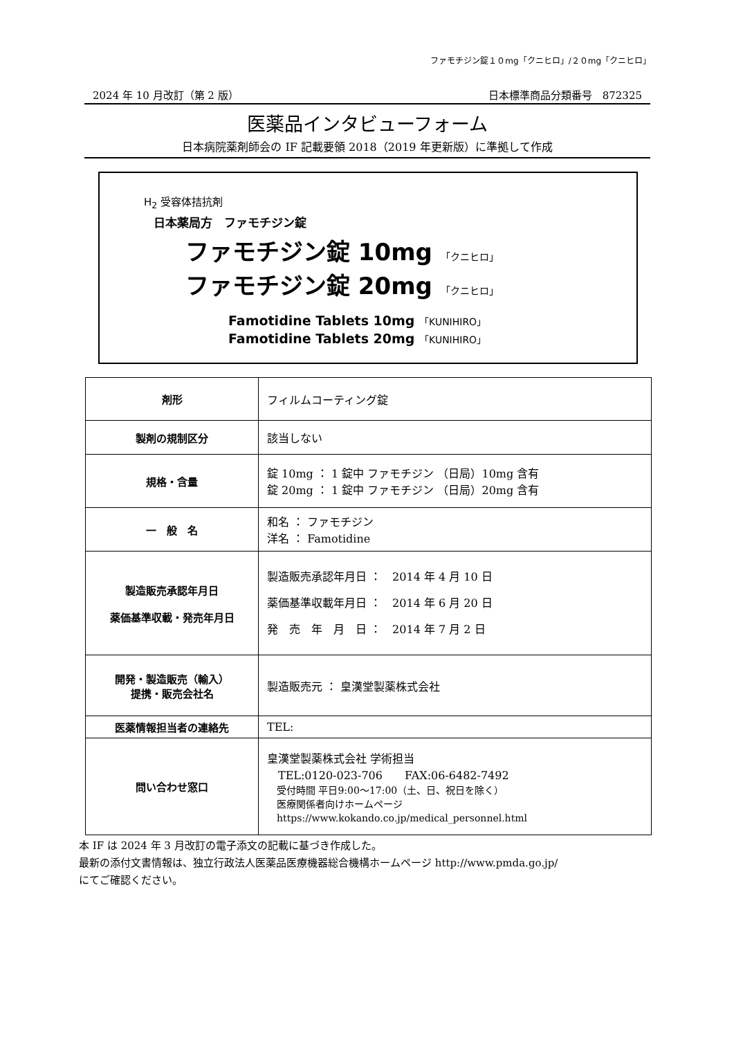ファモチジン錠１０mg「クニヒロ」/２０mg「クニヒロ」
2024 年 10 月改訂（第 2 版） 日本標準商品分類番号　872325
医薬品インタビューフォーム
日本病院薬剤師会の IF 記載要領 2018（2019 年更新版）に準拠して作成
H<sub>2</sub> 受容体拮抗剤
日本薬局方　ファモチジン錠
ファモチジン錠 10mg 「クニヒロ」
ファモチジン錠 20mg 「クニヒロ」
Famotidine Tablets 10mg 「KUNIHIRO」
Famotidine Tablets 20mg 「KUNIHIRO」
| 剤形 | フィルムコーティング錠 |
| 製剤の規制区分 | 該当しない |
| 規格・含量 | 錠 10mg ： 1 錠中 ファモチジン （日局）10mg 含有 錠 20mg ： 1 錠中 ファモチジン （日局）20mg 含有 |
| 一 般 名 | 和名 ： ファモチジン 洋名 ： Famotidine |
| 製造販売承認年月日 薬価基準収載・発売年月日 | 製造販売承認年月日 ： 2014 年 4 月 10 日 薬価基準収載年月日 ： 2014 年 6 月 20 日 発 売 年 月 日 ： 2014 年 7 月 2 日 |
| 開発・製造販売（輸入） 提携・販売会社名 | 製造販売元 ： 皇漢堂製薬株式会社 |
| 医薬情報担当者の連絡先 | TEL: |
| 問い合わせ窓口 | 皇漢堂製薬株式会社 学術担当 TEL:0120-023-706 FAX:06-6482-7492 受付時間 平日9:00～17:00（土、日、祝日を除く） 医療関係者向けホームページ https://www.kokando.co.jp/medical_personnel.html |
本 IF は 2024 年 3 月改訂の電子添文の記載に基づき作成した。
最新の添付文書情報は、独立行政法人医薬品医療機器総合機構ホームページ http://www.pmda.go.jp/
にてご確認ください。